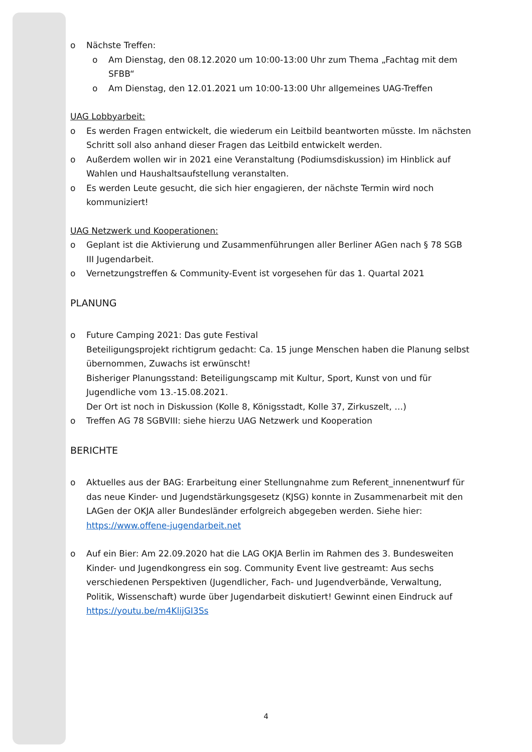o Nächste Treffen:
o Am Dienstag, den 08.12.2020 um 10:00-13:00 Uhr zum Thema „Fachtag mit dem SFBB“
o Am Dienstag, den 12.01.2021 um 10:00-13:00 Uhr allgemeines UAG-Treffen
UAG Lobbyarbeit:
o Es werden Fragen entwickelt, die wiederum ein Leitbild beantworten müsste. Im nächsten Schritt soll also anhand dieser Fragen das Leitbild entwickelt werden.
o Außerdem wollen wir in 2021 eine Veranstaltung (Podiumsdiskussion) im Hinblick auf Wahlen und Haushaltsaufstellung veranstalten.
o Es werden Leute gesucht, die sich hier engagieren, der nächste Termin wird noch kommuniziert!
UAG Netzwerk und Kooperationen:
o Geplant ist die Aktivierung und Zusammenführungen aller Berliner AGen nach § 78 SGB III Jugendarbeit.
o Vernetzungstreffen & Community-Event ist vorgesehen für das 1. Quartal 2021
PLANUNG
o Future Camping 2021: Das gute Festival
Beteiligungsprojekt richtigrum gedacht: Ca. 15 junge Menschen haben die Planung selbst übernommen, Zuwachs ist erwünscht!
Bisheriger Planungsstand: Beteiligungscamp mit Kultur, Sport, Kunst von und für Jugendliche vom 13.-15.08.2021.
Der Ort ist noch in Diskussion (Kolle 8, Königsstadt, Kolle 37, Zirkuszelt, …)
o Treffen AG 78 SGBVIII: siehe hierzu UAG Netzwerk und Kooperation
BERICHTE
o Aktuelles aus der BAG: Erarbeitung einer Stellungnahme zum Referent_innenentwurf für das neue Kinder- und Jugendstärkungsgesetz (KJSG) konnte in Zusammenarbeit mit den LAGen der OKJA aller Bundesländer erfolgreich abgegeben werden. Siehe hier: https://www.offene-jugendarbeit.net
o Auf ein Bier: Am 22.09.2020 hat die LAG OKJA Berlin im Rahmen des 3. Bundesweiten Kinder- und Jugendkongress ein sog. Community Event live gestreamt: Aus sechs verschiedenen Perspektiven (Jugendlicher, Fach- und Jugendverbände, Verwaltung, Politik, Wissenschaft) wurde über Jugendarbeit diskutiert! Gewinnt einen Eindruck auf https://youtu.be/m4KlijGI3Ss
4